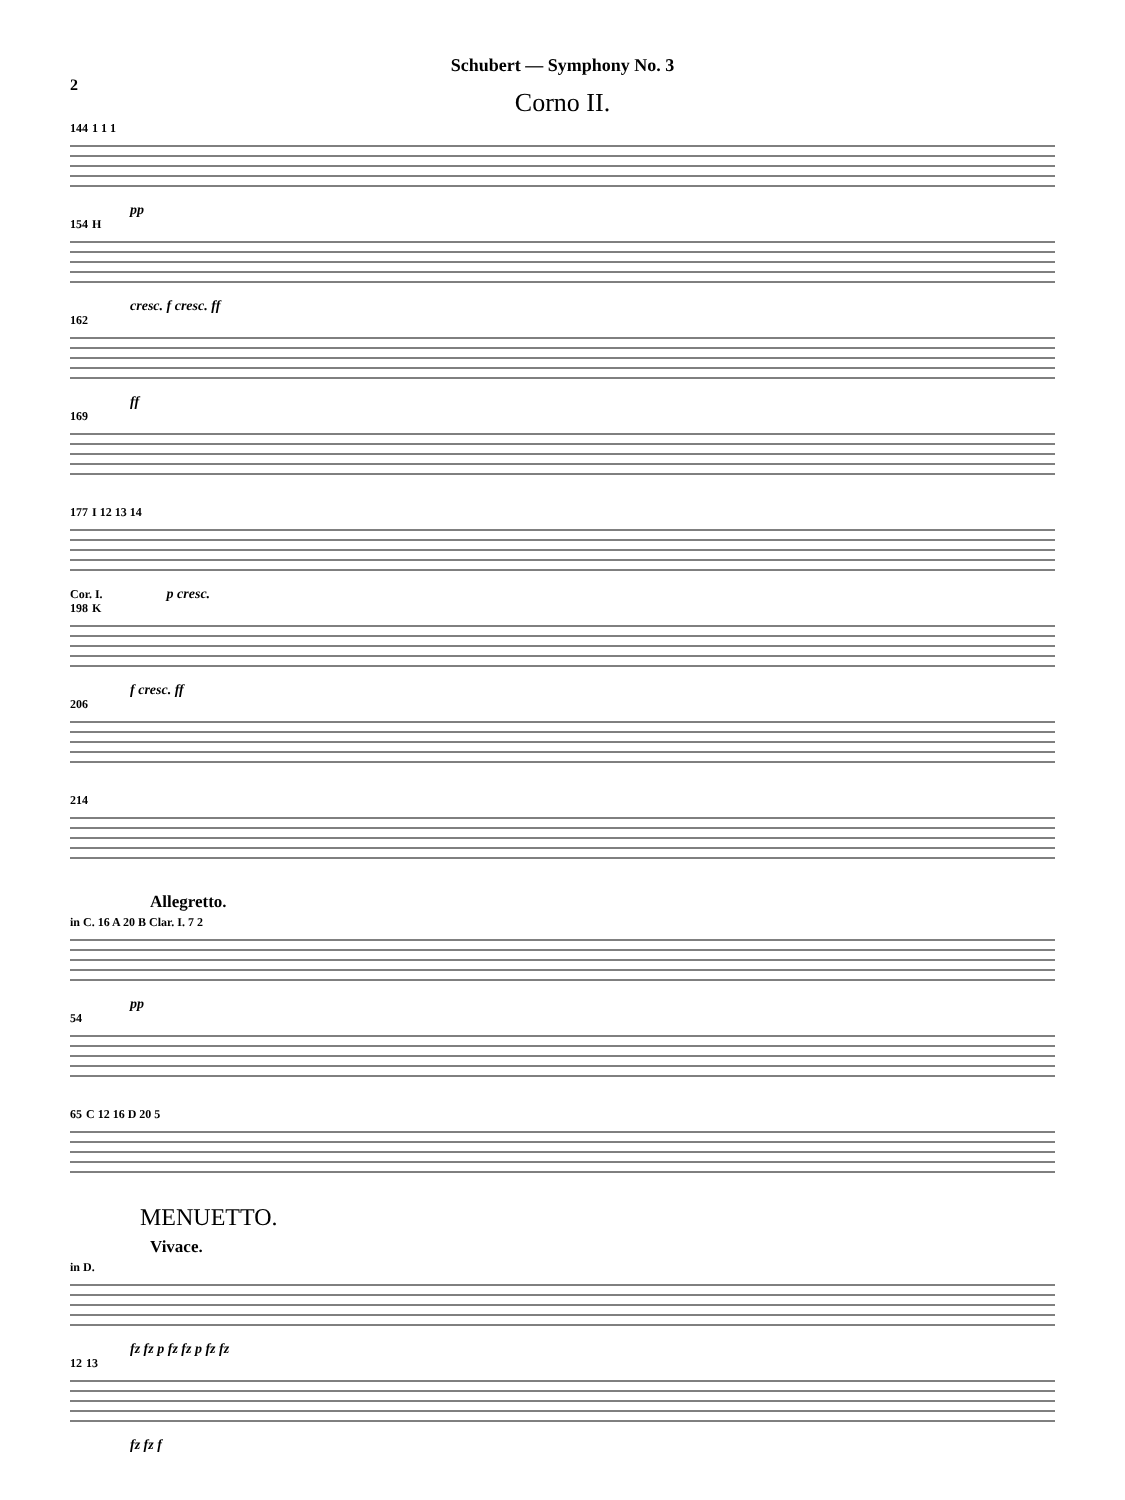Schubert — Symphony No. 3
2
Corno II.
144 1 1 1 pp
154 H cresc. f cresc. ff
162 ff
169
177 I 12 13 14 Cor. I. p cresc.
198 K f cresc. ff
206
214
Allegretto.
in C. 16 A 20 B Clar. I. 7 2 pp
54
65 C 12 16 D 20 5
MENUETTO.
Vivace.
in D. fz fz p fz fz p fz fz
12 13 fz fz f